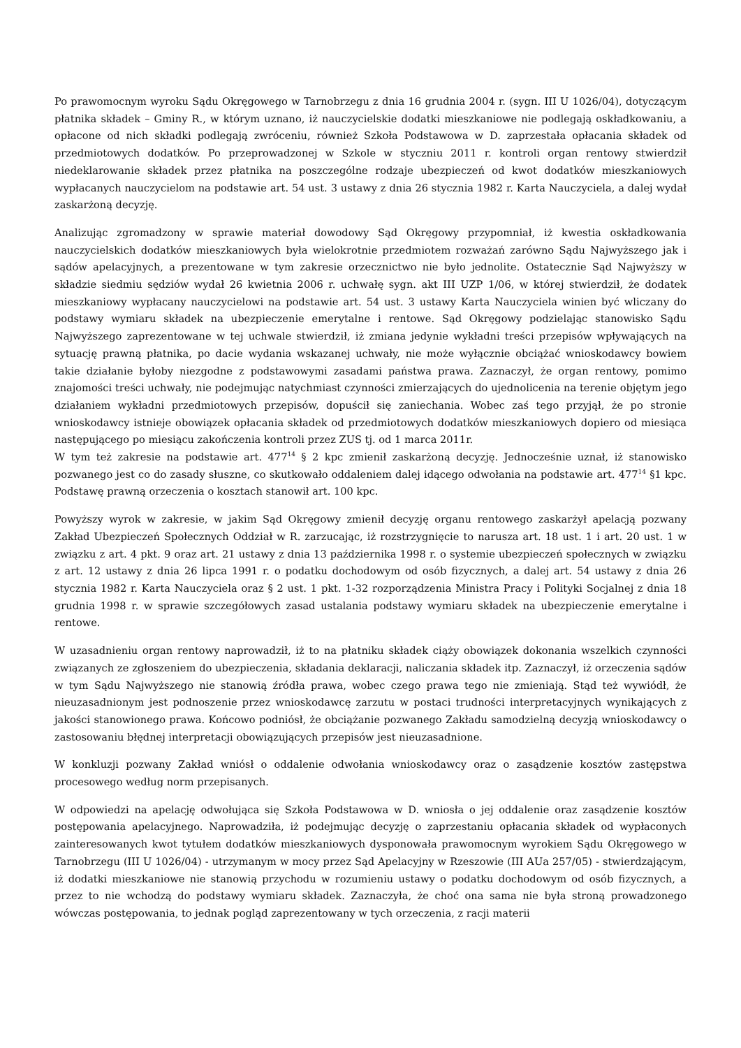Po prawomocnym wyroku Sądu Okręgowego w Tarnobrzegu z dnia 16 grudnia 2004 r. (sygn. III U 1026/04), dotyczącym płatnika składek – Gminy R., w którym uznano, iż nauczycielskie dodatki mieszkaniowe nie podlegają oskładkowaniu, a opłacone od nich składki podlegają zwróceniu, również Szkoła Podstawowa w D. zaprzestała opłacania składek od przedmiotowych dodatków. Po przeprowadzonej w Szkole w styczniu 2011 r. kontroli organ rentowy stwierdził niedeklarowanie składek przez płatnika na poszczególne rodzaje ubezpieczeń od kwot dodatków mieszkaniowych wypłacanych nauczycielom na podstawie art. 54 ust. 3 ustawy z dnia 26 stycznia 1982 r. Karta Nauczyciela, a dalej wydał zaskarżoną decyzję.
Analizując zgromadzony w sprawie materiał dowodowy Sąd Okręgowy przypomniał, iż kwestia oskładkowania nauczycielskich dodatków mieszkaniowych była wielokrotnie przedmiotem rozważań zarówno Sądu Najwyższego jak i sądów apelacyjnych, a prezentowane w tym zakresie orzecznictwo nie było jednolite. Ostatecznie Sąd Najwyższy w składzie siedmiu sędziów wydał 26 kwietnia 2006 r. uchwałę sygn. akt III UZP 1/06, w której stwierdził, że dodatek mieszkaniowy wypłacany nauczycielowi na podstawie art. 54 ust. 3 ustawy Karta Nauczyciela winien być wliczany do podstawy wymiaru składek na ubezpieczenie emerytalne i rentowe. Sąd Okręgowy podzielając stanowisko Sądu Najwyższego zaprezentowane w tej uchwale stwierdził, iż zmiana jedynie wykładni treści przepisów wpływających na sytuację prawną płatnika, po dacie wydania wskazanej uchwały, nie może wyłącznie obciążać wnioskodawcy bowiem takie działanie byłoby niezgodne z podstawowymi zasadami państwa prawa. Zaznaczył, że organ rentowy, pomimo znajomości treści uchwały, nie podejmując natychmiast czynności zmierzających do ujednolicenia na terenie objętym jego działaniem wykładni przedmiotowych przepisów, dopuścił się zaniechania. Wobec zaś tego przyjął, że po stronie wnioskodawcy istnieje obowiązek opłacania składek od przedmiotowych dodatków mieszkaniowych dopiero od miesiąca następującego po miesiącu zakończenia kontroli przez ZUS tj. od 1 marca 2011r.
W tym też zakresie na podstawie art. 477<sup>14</sup> § 2 kpc zmienił zaskarżoną decyzję. Jednocześnie uznał, iż stanowisko pozwanego jest co do zasady słuszne, co skutkowało oddaleniem dalej idącego odwołania na podstawie art. 477<sup>14</sup> §1 kpc. Podstawę prawną orzeczenia o kosztach stanowił art. 100 kpc.
Powyższy wyrok w zakresie, w jakim Sąd Okręgowy zmienił decyzję organu rentowego zaskarżył apelacją pozwany Zakład Ubezpieczeń Społecznych Oddział w R. zarzucając, iż rozstrzygnięcie to narusza art. 18 ust. 1 i art. 20 ust. 1 w związku z art. 4 pkt. 9 oraz art. 21 ustawy z dnia 13 października 1998 r. o systemie ubezpieczeń społecznych w związku z art. 12 ustawy z dnia 26 lipca 1991 r. o podatku dochodowym od osób fizycznych, a dalej art. 54 ustawy z dnia 26 stycznia 1982 r. Karta Nauczyciela oraz § 2 ust. 1 pkt. 1-32 rozporządzenia Ministra Pracy i Polityki Socjalnej z dnia 18 grudnia 1998 r. w sprawie szczegółowych zasad ustalania podstawy wymiaru składek na ubezpieczenie emerytalne i rentowe.
W uzasadnieniu organ rentowy naprowadził, iż to na płatniku składek ciąży obowiązek dokonania wszelkich czynności związanych ze zgłoszeniem do ubezpieczenia, składania deklaracji, naliczania składek itp. Zaznaczył, iż orzeczenia sądów w tym Sądu Najwyższego nie stanowią źródła prawa, wobec czego prawa tego nie zmieniają. Stąd też wywiódł, że nieuzasadnionym jest podnoszenie przez wnioskodawcę zarzutu w postaci trudności interpretacyjnych wynikających z jakości stanowionego prawa. Końcowo podniósł, że obciążanie pozwanego Zakładu samodzielną decyzją wnioskodawcy o zastosowaniu błędnej interpretacji obowiązujących przepisów jest nieuzasadnione.
W konkluzji pozwany Zakład wniósł o oddalenie odwołania wnioskodawcy oraz o zasądzenie kosztów zastępstwa procesowego według norm przepisanych.
W odpowiedzi na apelację odwołująca się Szkoła Podstawowa w D. wniosła o jej oddalenie oraz zasądzenie kosztów postępowania apelacyjnego. Naprowadziła, iż podejmując decyzję o zaprzestaniu opłacania składek od wypłaconych zainteresowanych kwot tytułem dodatków mieszkaniowych dysponowała prawomocnym wyrokiem Sądu Okręgowego w Tarnobrzegu (III U 1026/04) - utrzymanym w mocy przez Sąd Apelacyjny w Rzeszowie (III AUa 257/05) - stwierdzającym, iż dodatki mieszkaniowe nie stanowią przychodu w rozumieniu ustawy o podatku dochodowym od osób fizycznych, a przez to nie wchodzą do podstawy wymiaru składek. Zaznaczyła, że choć ona sama nie była stroną prowadzonego wówczas postępowania, to jednak pogląd zaprezentowany w tych orzeczenia, z racji materii